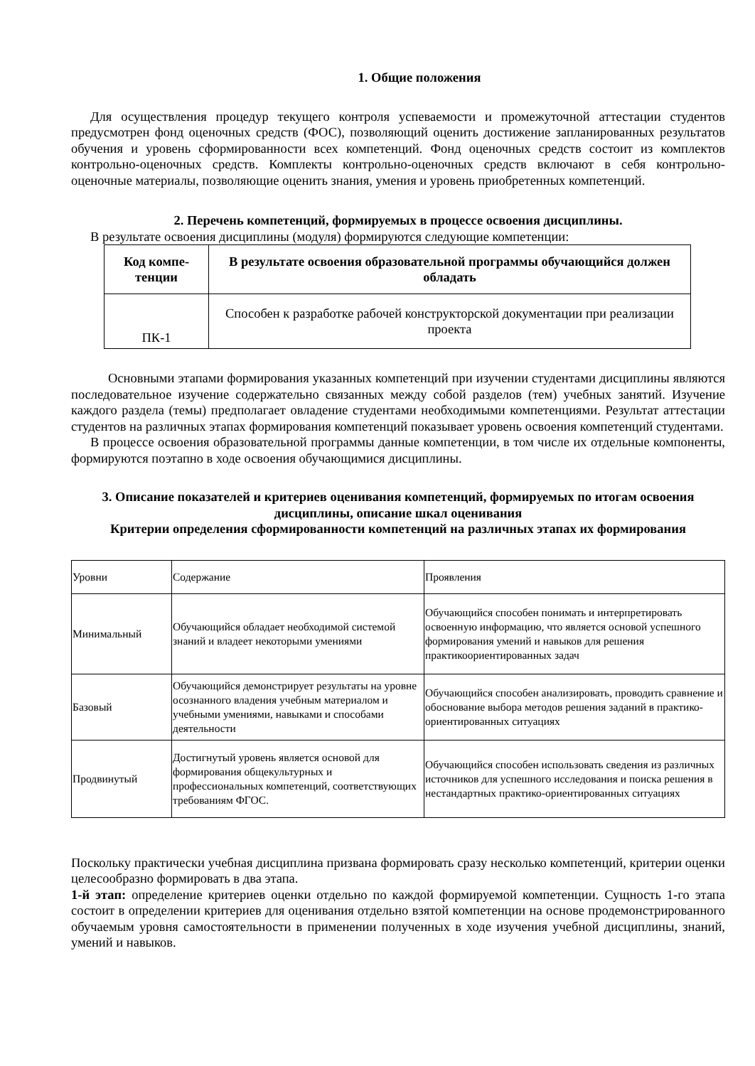1. Общие положения
Для осуществления процедур текущего контроля успеваемости и промежуточной аттестации студентов предусмотрен фонд оценочных средств (ФОС), позволяющий оценить достижение запланированных результатов обучения и уровень сформированности всех компетенций. Фонд оценочных средств состоит из комплектов контрольно-оценочных средств. Комплекты контрольно-оценочных средств включают в себя контрольно-оценочные материалы, позволяющие оценить знания, умения и уровень приобретенных компетенций.
2. Перечень компетенций, формируемых в процессе освоения дисциплины.
В результате освоения дисциплины (модуля) формируются следующие компетенции:
| Код компе- тенции | В результате освоения образовательной программы обучающийся должен обладать |
| --- | --- |
| ПК-1 | Способен к разработке рабочей конструкторской документации при реализации проекта |
Основными этапами формирования указанных компетенций при изучении студентами дисциплины являются последовательное изучение содержательно связанных между собой разделов (тем) учебных занятий. Изучение каждого раздела (темы) предполагает овладение студентами необходимыми компетенциями. Результат аттестации студентов на различных этапах формирования компетенций показывает уровень освоения компетенций студентами.
В процессе освоения образовательной программы данные компетенции, в том числе их отдельные компоненты, формируются поэтапно в ходе освоения обучающимися дисциплины.
3. Описание показателей и критериев оценивания компетенций, формируемых по итогам освоения дисциплины, описание шкал оценивания
Критерии определения сформированности компетенций на различных этапах их формирования
| Уровни | Содержание | Проявления |
| Минимальный | Обучающийся обладает необходимой системой знаний и владеет некоторыми умениями | Обучающийся способен понимать и интерпретировать освоенную информацию, что является основой успешного формирования умений и навыков для решения практикоориентированных задач |
| Базовый | Обучающийся демонстрирует результаты на уровне осознанного владения учебным материалом и учебными умениями, навыками и способами деятельности | Обучающийся способен анализировать, проводить сравнение и обоснование выбора методов решения заданий в практико-ориентированных ситуациях |
| Продвинутый | Достигнутый уровень является основой для формирования общекультурных и профессиональных компетенций, соответствующих требованиям ФГОС. | Обучающийся способен использовать сведения из различных источников для успешного исследования и поиска решения в нестандартных практико-ориентированных ситуациях |
Поскольку практически учебная дисциплина призвана формировать сразу несколько компетенций, критерии оценки целесообразно формировать в два этапа.
1-й этап: определение критериев оценки отдельно по каждой формируемой компетенции. Сущность 1-го этапа состоит в определении критериев для оценивания отдельно взятой компетенции на основе продемонстрированного обучаемым уровня самостоятельности в применении полученных в ходе изучения учебной дисциплины, знаний, умений и навыков.